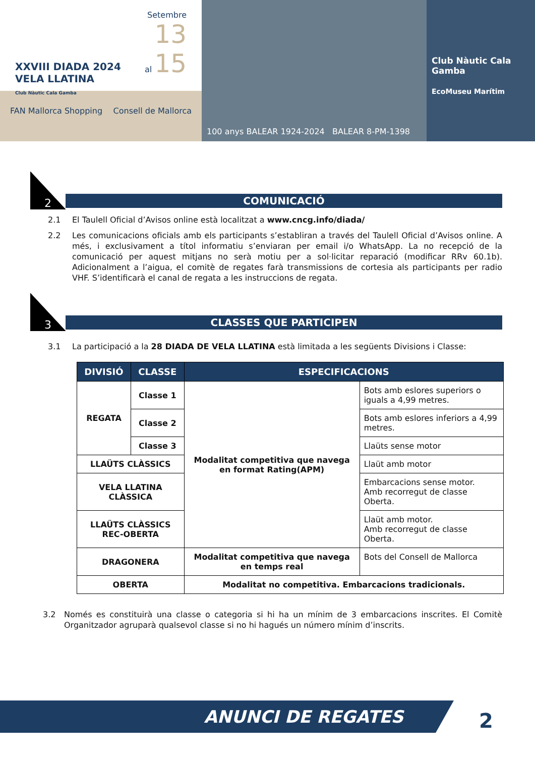XXVIII DIADA 2024
VELA LLATINA
Club Nàutic Cala Gamba
Setembre
13
al 15
FAN Mallorca Shopping Consell de Mallorca
100 anys BALEAR 1924-2024 BALEAR 8-PM-1398
Club Nàutic Cala Gamba
EcoMuseu Marítim
2
COMUNICACIÓ
2.1 El Taulell Oficial d’Avisos online està localitzat a www.cncg.info/diada/
2.2 Les comunicacions oficials amb els participants s’establiran a través del Taulell Oficial d’Avisos online. A més, i exclusivament a títol informatiu s’enviaran per email i/o WhatsApp. La no recepció de la comunicació per aquest mitjans no serà motiu per a sol·licitar reparació (modificar RRv 60.1b). Adicionalment a l’aigua, el comitè de regates farà transmissions de cortesia als participants per radio VHF. S’identificarà el canal de regata a les instruccions de regata.
3
CLASSES QUE PARTICIPEN
3.1 La participació a la 28 DIADA DE VELA LLATINA està limitada a les següents Divisions i Classe:
| DIVISIÓ | CLASSE | ESPECIFICACIONS | |
| --- | --- | --- | --- |
| REGATA | Classe 1 | Modalitat competitiva que navega en format Rating(APM) | Bots amb eslores superiors o iguals a 4,99 metres. |
| | Classe 2 | | Bots amb eslores inferiors a 4,99 metres. |
| | Classe 3 | | Llaüts sense motor |
| LLAÜTS CLÀSSICS | | | Llaüt amb motor |
| VELA LLATINA CLÀSSICA | | | Embarcacions sense motor. Amb recorregut de classe Oberta. |
| LLAÜTS CLÀSSICS REC-OBERTA | | | Llaüt amb motor. Amb recorregut de classe Oberta. |
| DRAGONERA | | Modalitat competitiva que navega en temps real | Bots del Consell de Mallorca |
| OBERTA | | Modalitat no competitiva. Embarcacions tradicionals. | |
3.2 Només es constituirà una classe o categoria si hi ha un mínim de 3 embarcacions inscrites. El Comitè Organitzador agruparà qualsevol classe si no hi hagués un número mínim d’inscrits.
ANUNCI DE REGATES 2